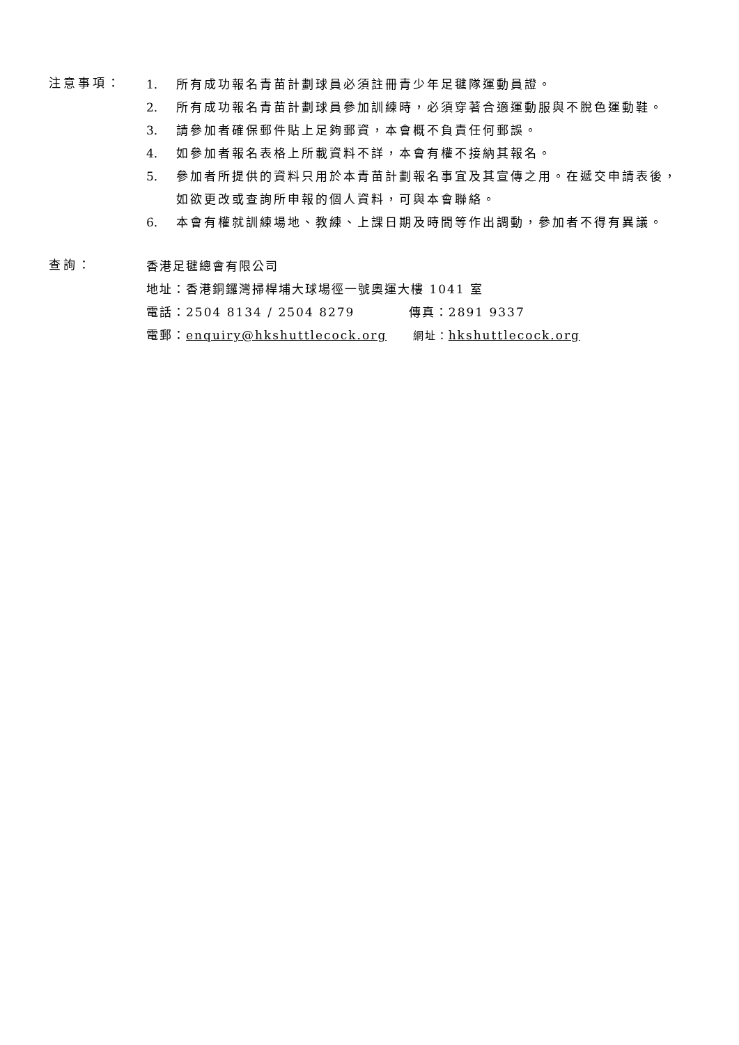注意事項：
1. 所有成功報名青苗計劃球員必須註冊青少年足毽隊運動員證。
2. 所有成功報名青苗計劃球員參加訓練時，必須穿著合適運動服與不脫色運動鞋。
3. 請參加者確保郵件貼上足夠郵資，本會概不負責任何郵誤。
4. 如參加者報名表格上所載資料不詳，本會有權不接納其報名。
5. 參加者所提供的資料只用於本青苗計劃報名事宜及其宣傳之用。在遞交申請表後，如欲更改或查詢所申報的個人資料，可與本會聯絡。
6. 本會有權就訓練場地、教練、上課日期及時間等作出調動，參加者不得有異議。
查詢：
香港足毽總會有限公司
地址：香港銅鑼灣掃桿埔大球場徑一號奧運大樓 1041 室
電話：2504 8134 / 2504 8279 傳真：2891 9337
電郵：enquiry@hkshuttlecock.org 網址：hkshuttlecock.org